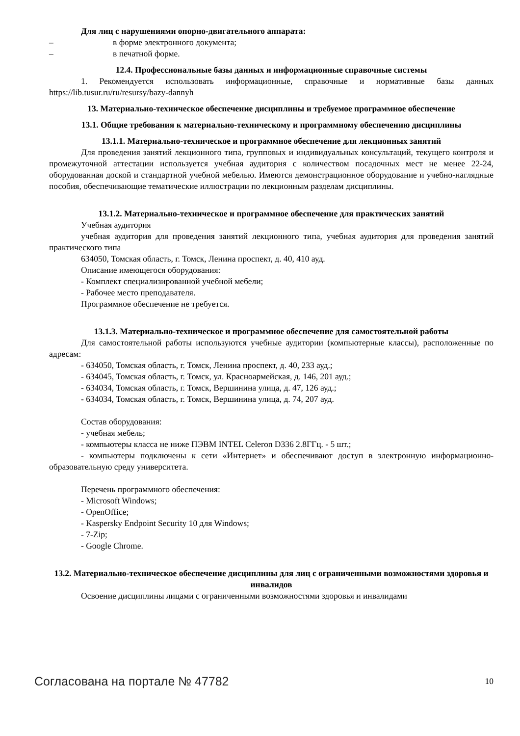Для лиц с нарушениями опорно-двигательного аппарата:
– в форме электронного документа;
– в печатной форме.
12.4. Профессиональные базы данных и информационные справочные системы
1. Рекомендуется использовать информационные, справочные и нормативные базы данных https://lib.tusur.ru/ru/resursy/bazy-dannyh
13. Материально-техническое обеспечение дисциплины и требуемое программное обеспечение
13.1. Общие требования к материально-техническому и программному обеспечению дисциплины
13.1.1. Материально-техническое и программное обеспечение для лекционных занятий
Для проведения занятий лекционного типа, групповых и индивидуальных консультаций, текущего контроля и промежуточной аттестации используется учебная аудитория с количеством посадочных мест не менее 22-24, оборудованная доской и стандартной учебной мебелью. Имеются демонстрационное оборудование и учебно-наглядные пособия, обеспечивающие тематические иллюстрации по лекционным разделам дисциплины.
13.1.2. Материально-техническое и программное обеспечение для практических занятий
Учебная аудитория
учебная аудитория для проведения занятий лекционного типа, учебная аудитория для проведения занятий практического типа
634050, Томская область, г. Томск, Ленина проспект, д. 40, 410 ауд.
Описание имеющегося оборудования:
- Комплект специализированной учебной мебели;
- Рабочее место преподавателя.
Программное обеспечение не требуется.
13.1.3. Материально-техническое и программное обеспечение для самостоятельной работы
Для самостоятельной работы используются учебные аудитории (компьютерные классы), расположенные по адресам:
- 634050, Томская область, г. Томск, Ленина проспект, д. 40, 233 ауд.;
- 634045, Томская область, г. Томск, ул. Красноармейская, д. 146, 201 ауд.;
- 634034, Томская область, г. Томск, Вершинина улица, д. 47, 126 ауд.;
- 634034, Томская область, г. Томск, Вершинина улица, д. 74, 207 ауд.
Состав оборудования:
- учебная мебель;
- компьютеры класса не ниже ПЭВМ INTEL Celeron D336 2.8ГГц. - 5 шт.;
- компьютеры подключены к сети «Интернет» и обеспечивают доступ в электронную информационно-образовательную среду университета.
Перечень программного обеспечения:
- Microsoft Windows;
- OpenOffice;
- Kaspersky Endpoint Security 10 для Windows;
- 7-Zip;
- Google Chrome.
13.2. Материально-техническое обеспечение дисциплины для лиц с ограниченными возможностями здоровья и инвалидов
Освоение дисциплины лицами с ограниченными возможностями здоровья и инвалидами
Согласована на портале № 47782 10